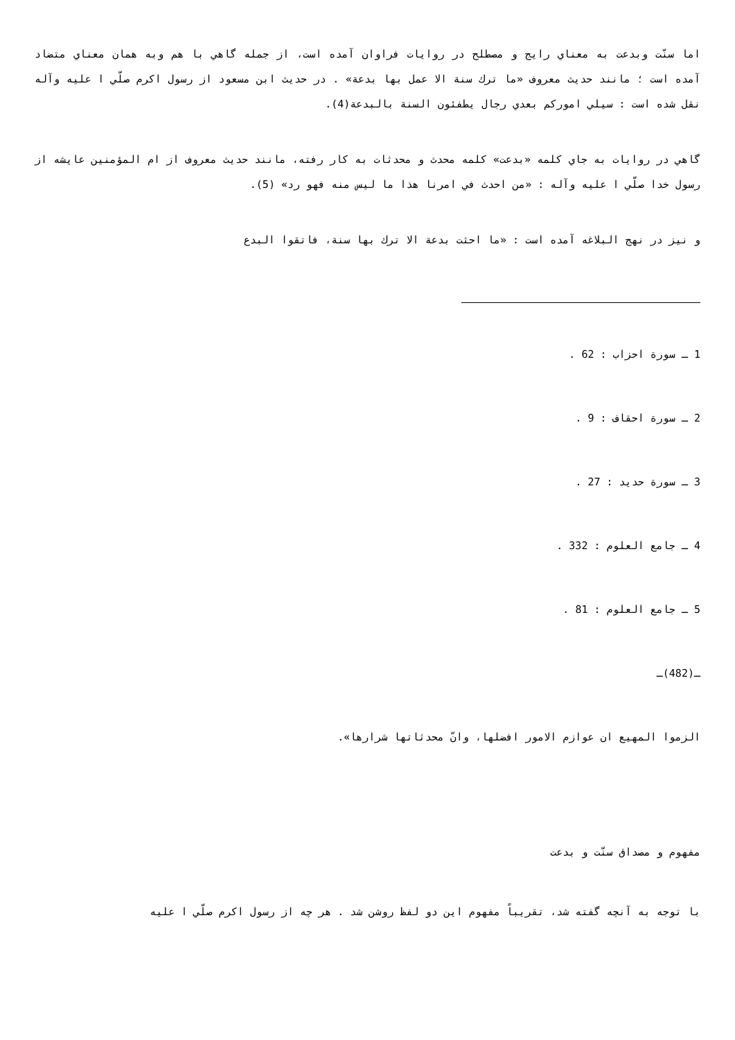اما سنّت وبدعت به معناي رايج و مصطلح در روايات فراوان آمده است، از جمله گاهي با هم وبه همان معناي متضاد آمده است ؛ مانند حديث معروف «ما ترك سنة الا عمل بها بدعة» . در حديث ابن مسعود از رسول اكرم صلّي ا عليه وآله نقل شده است : سيلي اموركم بعدي رجال يطفئون السنة بالبدعة(4).
گاهي در روايات به جاي كلمه «بدعت» كلمه محدث و محدثات به كار رفته، مانند حديث معروف از ام المؤمنين عايشه از رسول خدا صلّي ا عليه وآله : «من احدث في امرنا هذا ما ليس منه فهو رد» (5).
و نيز در نهج البلاغه آمده است : «ما احثت بدعة الا ترك بها سنة، فاتقوا البدع
1 ـ سورة احزاب : 62 .
2 ـ سورة احقاف : 9 .
3 ـ سورة حديد : 27 .
4 ـ جامع العلوم : 332 .
5 ـ جامع العلوم : 81 .
ـ(482)ـ
الزموا المهيع ان عوازم الامور افضلها، وانّ محدثاتها شرارها».
مفهوم و مصداق سنّت و بدعت
با توجه به آنچه گفته شد، تقريباً مفهوم اين دو لفظ روشن شد . هر چه از رسول اكرم صلّي ا عليه